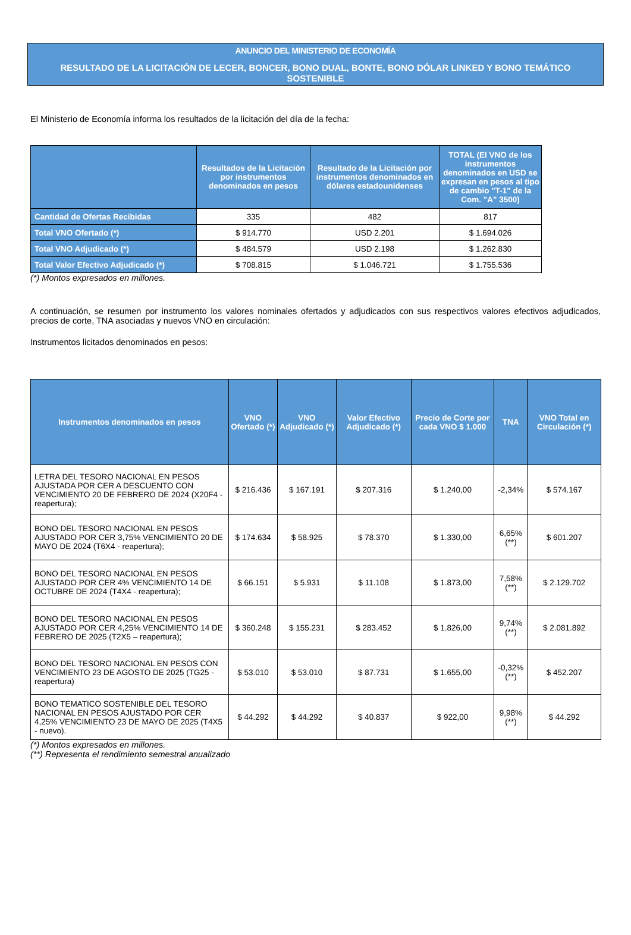ANUNCIO DEL MINISTERIO DE ECONOMÍA
RESULTADO DE LA LICITACIÓN DE LECER, BONCER, BONO DUAL, BONTE, BONO DÓLAR LINKED Y BONO TEMÁTICO SOSTENIBLE
El Ministerio de Economía informa los resultados de la licitación del día de la fecha:
| | Resultados de la Licitación por instrumentos denominados en pesos | Resultado de la Licitación por instrumentos denominados en dólares estadounidenses | TOTAL (El VNO de los instrumentos denominados en USD se expresan en pesos al tipo de cambio "T-1" de la Com. "A" 3500) |
| --- | --- | --- | --- |
| Cantidad de Ofertas Recibidas | 335 | 482 | 817 |
| Total VNO Ofertado (*) | $ 914.770 | USD 2.201 | $ 1.694.026 |
| Total VNO Adjudicado (*) | $ 484.579 | USD 2.198 | $ 1.262.830 |
| Total Valor Efectivo Adjudicado (*) | $ 708.815 | $ 1.046.721 | $ 1.755.536 |
(*) Montos expresados en millones.
A continuación, se resumen por instrumento los valores nominales ofertados y adjudicados con sus respectivos valores efectivos adjudicados, precios de corte, TNA asociadas y nuevos VNO en circulación:
Instrumentos licitados denominados en pesos:
| Instrumentos denominados en pesos | VNO Ofertado (*) | VNO Adjudicado (*) | Valor Efectivo Adjudicado (*) | Precio de Corte por cada VNO $ 1.000 | TNA | VNO Total en Circulación (*) |
| --- | --- | --- | --- | --- | --- | --- |
| LETRA DEL TESORO NACIONAL EN PESOS AJUSTADA POR CER A DESCUENTO CON VENCIMIENTO 20 DE FEBRERO DE 2024 (X20F4 - reapertura); | $ 216.436 | $ 167.191 | $ 207.316 | $ 1.240,00 | -2,34% | $ 574.167 |
| BONO DEL TESORO NACIONAL EN PESOS AJUSTADO POR CER 3,75% VENCIMIENTO 20 DE MAYO DE 2024 (T6X4 - reapertura); | $ 174.634 | $ 58.925 | $ 78.370 | $ 1.330,00 | 6,65% (**) | $ 601.207 |
| BONO DEL TESORO NACIONAL EN PESOS AJUSTADO POR CER 4% VENCIMIENTO 14 DE OCTUBRE DE 2024 (T4X4 - reapertura); | $ 66.151 | $ 5.931 | $ 11.108 | $ 1.873,00 | 7,58% (**) | $ 2.129.702 |
| BONO DEL TESORO NACIONAL EN PESOS AJUSTADO POR CER 4,25% VENCIMIENTO 14 DE FEBRERO DE 2025 (T2X5 – reapertura); | $ 360.248 | $ 155.231 | $ 283.452 | $ 1.826,00 | 9,74% (**) | $ 2.081.892 |
| BONO DEL TESORO NACIONAL EN PESOS CON VENCIMIENTO 23 DE AGOSTO DE 2025 (TG25 - reapertura) | $ 53.010 | $ 53.010 | $ 87.731 | $ 1.655,00 | -0,32% (**) | $ 452.207 |
| BONO TEMATICO SOSTENIBLE DEL TESORO NACIONAL EN PESOS AJUSTADO POR CER 4,25% VENCIMIENTO 23 DE MAYO DE 2025 (T4X5 - nuevo). | $ 44.292 | $ 44.292 | $ 40.837 | $ 922,00 | 9,98% (**) | $ 44.292 |
(*) Montos expresados en millones.
(**) Representa el rendimiento semestral anualizado